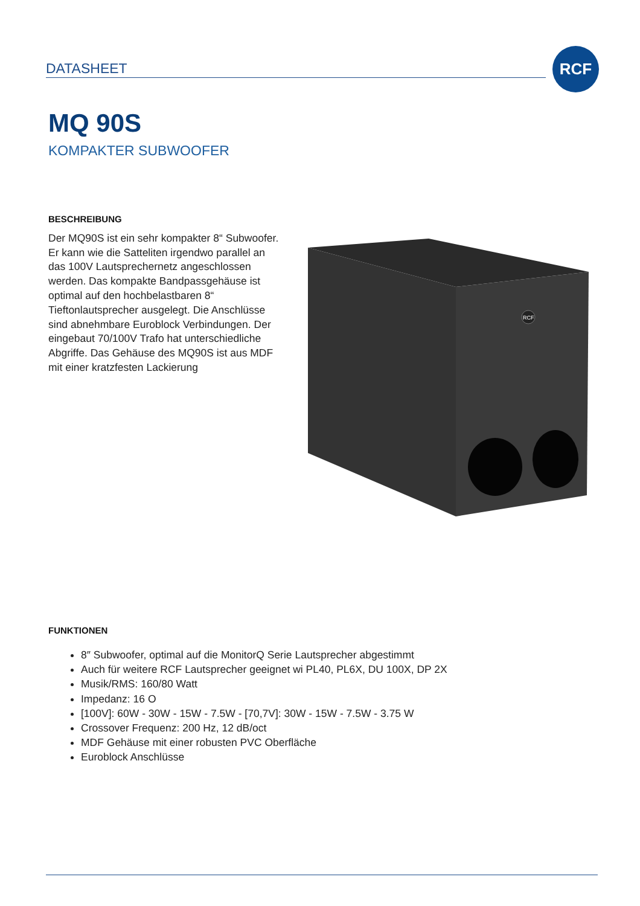DATASHEET
RCF
MQ 90S
KOMPAKTER SUBWOOFER
BESCHREIBUNG
Der MQ90S ist ein sehr kompakter 8“ Subwoofer. Er kann wie die Satteliten irgendwo parallel an das 100V Lautsprechernetz angeschlossen werden. Das kompakte Bandpassgehäuse ist optimal auf den hochbelastbaren 8“ Tieftonlautsprecher ausgelegt. Die Anschlüsse sind abnehmbare Euroblock Verbindungen. Der eingebaut 70/100V Trafo hat unterschiedliche Abgriffe. Das Gehäuse des MQ90S ist aus MDF mit einer kratzfesten Lackierung
RCF
FUNKTIONEN
8″ Subwoofer, optimal auf die MonitorQ Serie Lautsprecher abgestimmt
Auch für weitere RCF Lautsprecher geeignet wi PL40, PL6X, DU 100X, DP 2X
Musik/RMS: 160/80 Watt
Impedanz: 16 O
[100V]: 60W - 30W - 15W - 7.5W - [70,7V]: 30W - 15W - 7.5W - 3.75 W
Crossover Frequenz: 200 Hz, 12 dB/oct
MDF Gehäuse mit einer robusten PVC Oberfläche
Euroblock Anschlüsse